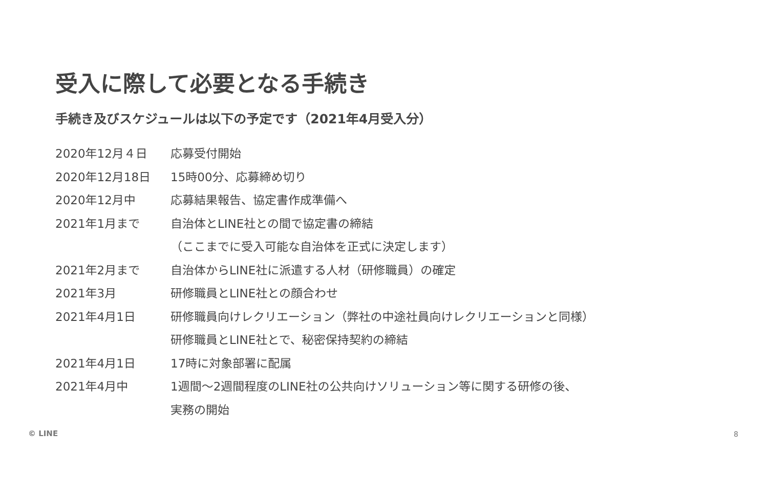受入に際して必要となる手続き
手続き及びスケジュールは以下の予定です（2021年4月受入分）
2020年12月４日 応募受付開始
2020年12月18日 15時00分、応募締め切り
2020年12月中 応募結果報告、協定書作成準備へ
2021年1月まで 自治体とLINE社との間で協定書の締結
（ここまでに受入可能な自治体を正式に決定します）
2021年2月まで 自治体からLINE社に派遣する人材（研修職員）の確定
2021年3月 研修職員とLINE社との顔合わせ
2021年4月1日 研修職員向けレクリエーション（弊社の中途社員向けレクリエーションと同様）
研修職員とLINE社とで、秘密保持契約の締結
2021年4月1日 17時に対象部署に配属
2021年4月中 1週間～2週間程度のLINE社の公共向けソリューション等に関する研修の後、
実務の開始
© LINE 8